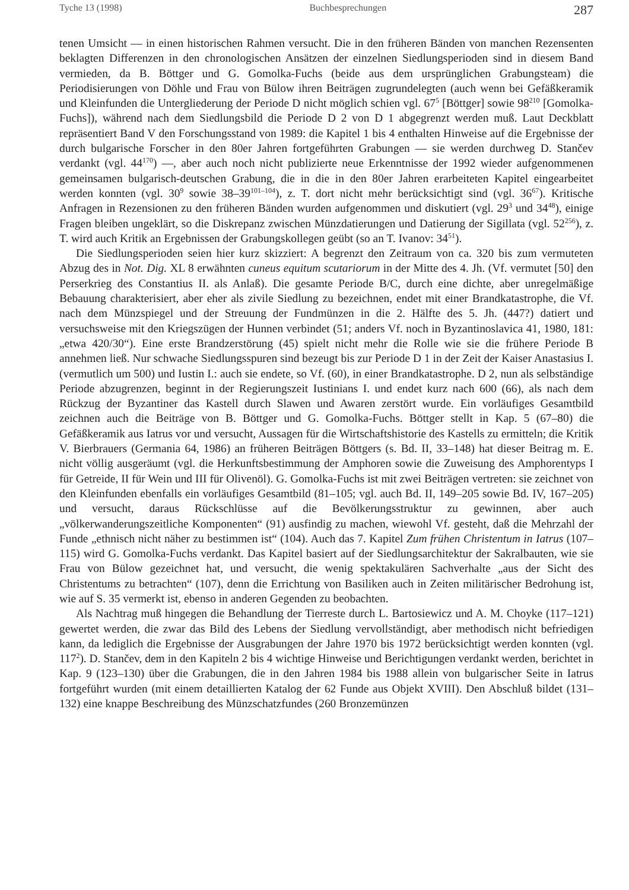Tyche 13 (1998) Buchbesprechungen 287
tenen Umsicht — in einen historischen Rahmen versucht. Die in den früheren Bänden von manchen Rezensenten beklagten Differenzen in den chronologischen Ansätzen der einzelnen Siedlungsperioden sind in diesem Band vermieden, da B. Böttger und G. Gomolka-Fuchs (beide aus dem ursprünglichen Grabungsteam) die Periodisierungen von Döhle und Frau von Bülow ihren Beiträgen zugrundelegten (auch wenn bei Gefäßkeramik und Kleinfunden die Untergliederung der Periode D nicht möglich schien vgl. 67<sup>5</sup> [Böttger] sowie 98<sup>210</sup> [Gomolka-Fuchs]), während nach dem Siedlungsbild die Periode D 2 von D 1 abgegrenzt werden muß. Laut Deckblatt repräsentiert Band V den Forschungsstand von 1989: die Kapitel 1 bis 4 enthalten Hinweise auf die Ergebnisse der durch bulgarische Forscher in den 80er Jahren fortgeführten Grabungen — sie werden durchweg D. Stančev verdankt (vgl. 44<sup>170</sup>) —, aber auch noch nicht publizierte neue Erkenntnisse der 1992 wieder aufgenommenen gemeinsamen bulgarisch-deutschen Grabung, die in die in den 80er Jahren erarbeiteten Kapitel eingearbeitet werden konnten (vgl. 30<sup>9</sup> sowie 38–39<sup>101–104</sup>), z. T. dort nicht mehr berücksichtigt sind (vgl. 36<sup>67</sup>). Kritische Anfragen in Rezensionen zu den früheren Bänden wurden aufgenommen und diskutiert (vgl. 29<sup>3</sup> und 34<sup>48</sup>), einige Fragen bleiben ungeklärt, so die Diskrepanz zwischen Münzdatierungen und Datierung der Sigillata (vgl. 52<sup>256</sup>), z. T. wird auch Kritik an Ergebnissen der Grabungskollegen geübt (so an T. Ivanov: 34<sup>51</sup>).
Die Siedlungsperioden seien hier kurz skizziert: A begrenzt den Zeitraum von ca. 320 bis zum vermuteten Abzug des in Not. Dig. XL 8 erwähnten cuneus equitum scutariorum in der Mitte des 4. Jh. (Vf. vermutet [50] den Perserkrieg des Constantius II. als Anlaß). Die gesamte Periode B/C, durch eine dichte, aber unregelmäßige Bebauung charakterisiert, aber eher als zivile Siedlung zu bezeichnen, endet mit einer Brandkatastrophe, die Vf. nach dem Münzspiegel und der Streuung der Fundmünzen in die 2. Hälfte des 5. Jh. (447?) datiert und versuchsweise mit den Kriegszügen der Hunnen verbindet (51; anders Vf. noch in Byzantinoslavica 41, 1980, 181: „etwa 420/30“). Eine erste Brandzerstörung (45) spielt nicht mehr die Rolle wie sie die frühere Periode B annehmen ließ. Nur schwache Siedlungsspuren sind bezeugt bis zur Periode D 1 in der Zeit der Kaiser Anastasius I. (vermutlich um 500) und Iustin I.: auch sie endete, so Vf. (60), in einer Brandkatastrophe. D 2, nun als selbständige Periode abzugrenzen, beginnt in der Regierungszeit Iustinians I. und endet kurz nach 600 (66), als nach dem Rückzug der Byzantiner das Kastell durch Slawen und Awaren zerstört wurde. Ein vorläufiges Gesamtbild zeichnen auch die Beiträge von B. Böttger und G. Gomolka-Fuchs. Böttger stellt in Kap. 5 (67–80) die Gefäßkeramik aus Iatrus vor und versucht, Aussagen für die Wirtschaftshistorie des Kastells zu ermitteln; die Kritik V. Bierbrauers (Germania 64, 1986) an früheren Beiträgen Böttgers (s. Bd. II, 33–148) hat dieser Beitrag m. E. nicht völlig ausgeräumt (vgl. die Herkunftsbestimmung der Amphoren sowie die Zuweisung des Amphorentyps I für Getreide, II für Wein und III für Olivenöl). G. Gomolka-Fuchs ist mit zwei Beiträgen vertreten: sie zeichnet von den Kleinfunden ebenfalls ein vorläufiges Gesamtbild (81–105; vgl. auch Bd. II, 149–205 sowie Bd. IV, 167–205) und versucht, daraus Rückschlüsse auf die Bevölkerungsstruktur zu gewinnen, aber auch „völkerwanderungszeitliche Komponenten“ (91) ausfindig zu machen, wiewohl Vf. gesteht, daß die Mehrzahl der Funde „ethnisch nicht näher zu bestimmen ist“ (104). Auch das 7. Kapitel Zum frühen Christentum in Iatrus (107–115) wird G. Gomolka-Fuchs verdankt. Das Kapitel basiert auf der Siedlungsarchitektur der Sakralbauten, wie sie Frau von Bülow gezeichnet hat, und versucht, die wenig spektakulären Sachverhalte „aus der Sicht des Christentums zu betrachten“ (107), denn die Errichtung von Basiliken auch in Zeiten militärischer Bedrohung ist, wie auf S. 35 vermerkt ist, ebenso in anderen Gegenden zu beobachten.
Als Nachtrag muß hingegen die Behandlung der Tierreste durch L. Bartosiewicz und A. M. Choyke (117–121) gewertet werden, die zwar das Bild des Lebens der Siedlung vervollständigt, aber methodisch nicht befriedigen kann, da lediglich die Ergebnisse der Ausgrabungen der Jahre 1970 bis 1972 berücksichtigt werden konnten (vgl. 117<sup>2</sup>). D. Stančev, dem in den Kapiteln 2 bis 4 wichtige Hinweise und Berichtigungen verdankt werden, berichtet in Kap. 9 (123–130) über die Grabungen, die in den Jahren 1984 bis 1988 allein von bulgarischer Seite in Iatrus fortgeführt wurden (mit einem detaillierten Katalog der 62 Funde aus Objekt XVIII). Den Abschluß bildet (131–132) eine knappe Beschreibung des Münzschatzfundes (260 Bronzemünzen